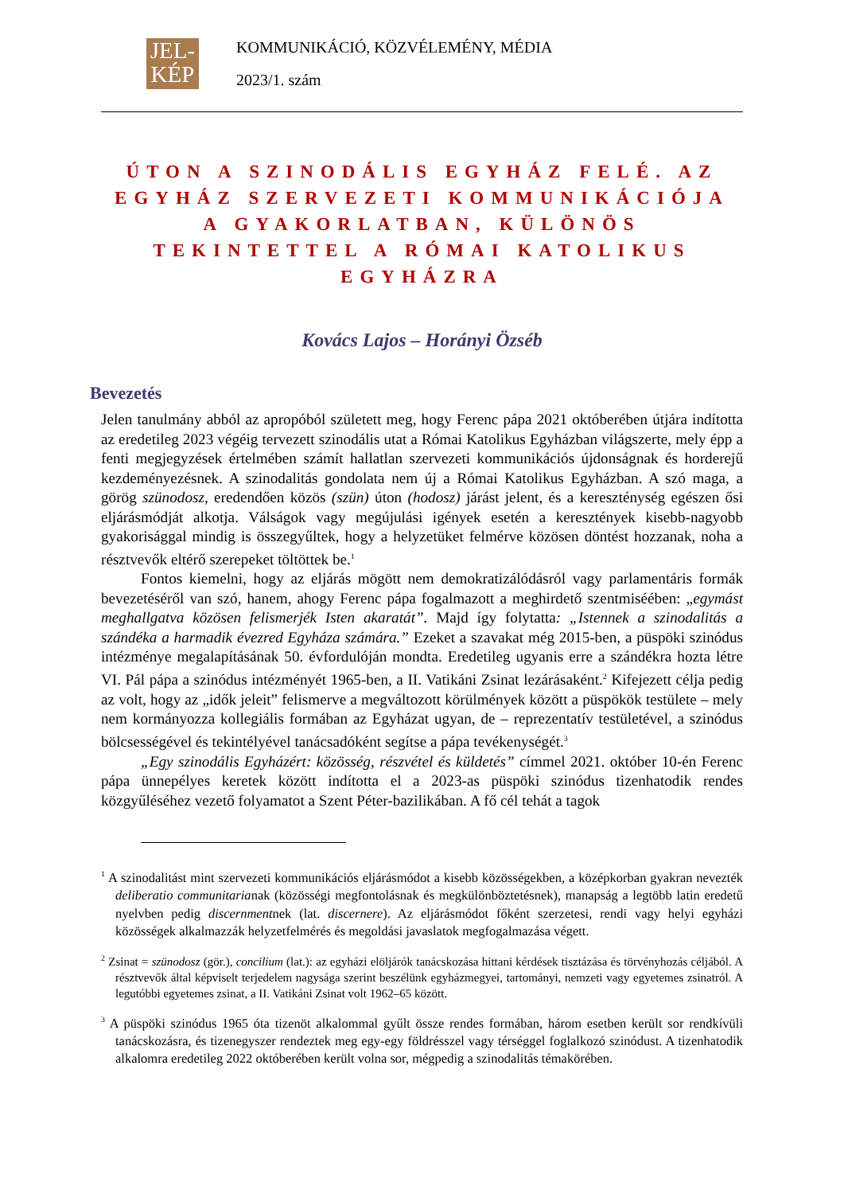JEL-
KÉP
KOMMUNIKÁCIÓ, KÖZVÉLEMÉNY, MÉDIA
2023/1. szám
ÚTON A SZINODÁLIS EGYHÁZ FELÉ. AZ EGYHÁZ SZERVEZETI KOMMUNIKÁCIÓJA A GYAKORLATBAN, KÜLÖNÖS TEKINTETTEL A RÓMAI KATOLIKUS EGYHÁZRA
Kovács Lajos – Horányi Özséb
Bevezetés
Jelen tanulmány abból az apropóból született meg, hogy Ferenc pápa 2021 októberében útjára indította az eredetileg 2023 végéig tervezett szinodális utat a Római Katolikus Egyházban világszerte, mely épp a fenti megjegyzések értelmében számít hallatlan szervezeti kommunikációs újdonságnak és horderejű kezdeményezésnek. A szinodalitás gondolata nem új a Római Katolikus Egyházban. A szó maga, a görög szünodosz, eredendően közös (szün) úton (hodosz) járást jelent, és a kereszténység egészen ősi eljárásmódját alkotja. Válságok vagy megújulási igények esetén a keresztények kisebb-nagyobb gyakorisággal mindig is összegyűltek, hogy a helyzetüket felmérve közösen döntést hozzanak, noha a résztvevők eltérő szerepeket töltöttek be.<sup>1</sup>
Fontos kiemelni, hogy az eljárás mögött nem demokratizálódásról vagy parlamentáris formák bevezetéséről van szó, hanem, ahogy Ferenc pápa fogalmazott a meghirdető szentmiséében: „egymást meghallgatva közösen felismerjék Isten akaratát”. Majd így folytatta: „Istennek a szinodalitás a szándéka a harmadik évezred Egyháza számára.” Ezeket a szavakat még 2015-ben, a püspöki szinódus intézménye megalapításának 50. évfordulóján mondta. Eredetileg ugyanis erre a szándékra hozta létre VI. Pál pápa a szinódus intézményét 1965-ben, a II. Vatikáni Zsinat lezárásaként.<sup>2</sup> Kifejezett célja pedig az volt, hogy az „idők jeleit” felismerve a megváltozott körülmények között a püspökök testülete – mely nem kormányozza kollegiális formában az Egyházat ugyan, de – reprezentatív testületével, a szinódus bölcsességével és tekintélyével tanácsadóként segítse a pápa tevékenységét.<sup>3</sup>
„Egy szinodális Egyházért: közösség, részvétel és küldetés” címmel 2021. október 10-én Ferenc pápa ünnepélyes keretek között indította el a 2023-as püspöki szinódus tizenhatodik rendes közgyűléséhez vezető folyamatot a Szent Péter-bazilikában. A fő cél tehát a tagok
<sup>1</sup> A szinodalitást mint szervezeti kommunikációs eljárásmódot a kisebb közösségekben, a középkorban gyakran nevezték deliberatio communitarianak (közösségi megfontolásnak és megkülönböztetésnek), manapság a legtöbb latin eredetű nyelvben pedig discernmentnek (lat. discernere). Az eljárásmódot főként szerzetesi, rendi vagy helyi egyházi közösségek alkalmazzák helyzetfelmérés és megoldási javaslatok megfogalmazása végett.
<sup>2</sup> Zsinat = szünodosz (gör.), concilium (lat.): az egyházi elöljárók tanácskozása hittani kérdések tisztázása és törvényhozás céljából. A résztvevők által képviselt terjedelem nagysága szerint beszélünk egyházmegyei, tartományi, nemzeti vagy egyetemes zsinatról. A legutóbbi egyetemes zsinat, a II. Vatikáni Zsinat volt 1962–65 között.
<sup>3</sup> A püspöki szinódus 1965 óta tizenöt alkalommal gyűlt össze rendes formában, három esetben került sor rendkívüli tanácskozásra, és tizenegyszer rendeztek meg egy-egy földrésszel vagy térséggel foglalkozó szinódust. A tizenhatodik alkalomra eredetileg 2022 októberében került volna sor, mégpedig a szinodalitás témakörében.